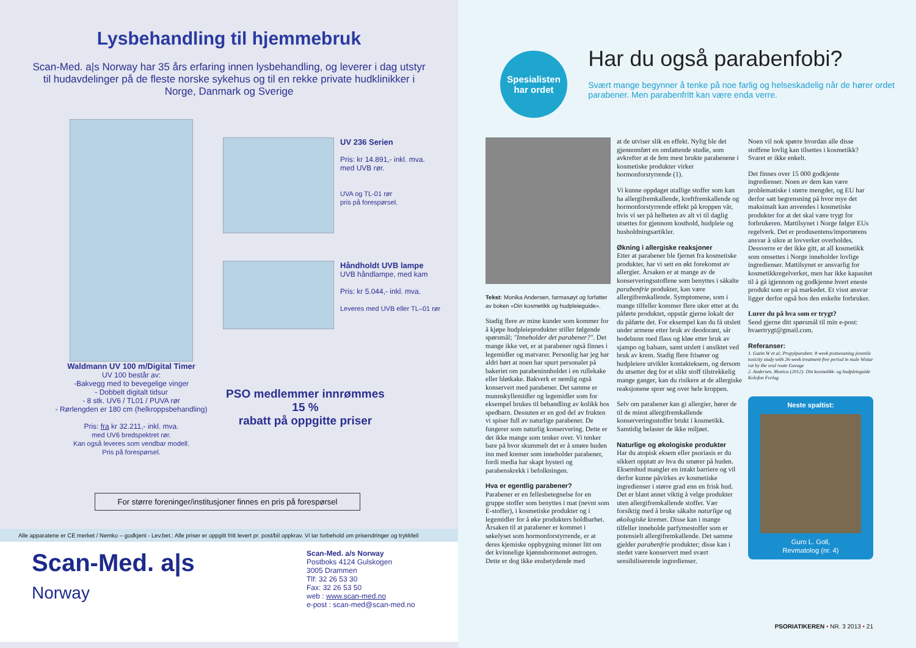Lysbehandling til hjemmebruk
Scan-Med. a|s Norway har 35 års erfaring innen lysbehandling, og leverer i dag utstyr til hudavdelinger på de fleste norske sykehus og til en rekke private hudklinikker i Norge, Danmark og Sverige
Waldmann UV 100 m/Digital Timer
UV 100 består av:
-Bakvegg med to bevegelige vinger
- Dobbelt digitalt tidsur
- 8 stk. UV6 / TL01 / PUVA rør
- Rørlengden er 180 cm (helkroppsbehandling)
Pris: fra kr 32.211,- inkl. mva.
med UV6 bredspektret rør.
Kan også leveres som vendbar modell.
Pris på forespørsel.
UV 236 Serien
Pris: kr 14.891,- inkl. mva.
med UVB rør.
UVA og TL-01 rør
pris på forespørsel.
Håndholdt UVB lampe
UVB håndlampe, med kam
Pris: kr 5.044,- inkl. mva.
Leveres med UVB eller TL–01 rør
PSO medlemmer innrømmes
15 %
rabatt på oppgitte priser
For større foreninger/institusjoner finnes en pris på forespørsel
Alle apparatene er CE merket / Nemko – godkjent - Lev.bet.: Alle priser er oppgitt fritt levert pr. post/bil oppkrav. Vi tar forbehold om prisendringer og trykkfeil
Scan-Med. a|s
Norway
Scan-Med. a/s Norway
Postboks 4124 Gulskogen
3005 Drammen
Tlf: 32 26 53 30
Fax: 32 26 53 50
web : www.scan-med.no
e-post : scan-med@scan-med.no
Spesialisten har ordet
Har du også parabenfobi?
Svært mange begynner å tenke på noe farlig og helseskadelig når de hører ordet parabener. Men parabenfritt kan være enda verre.
Tekst: Monika Andersen, farmasøyt og forfatter av boken «Din kosmetikk og hudpleieguide».
Stadig flere av mine kunder som kommer for å kjøpe hudpleieprodukter stiller følgende spørsmål; "Inneholder det parabener?". Det mange ikke vet, er at parabener også finnes i legemidler og matvarer. Personlig har jeg har aldri hørt at noen har spurt personalet på bakeriet om parabeninnholdet i en rullekake eller bløtkake. Bakverk er nemlig også konservert med parabener. Det samme er munnskyllemidler og legemidler som for eksempel brukes til behandling av kolikk hos spedbarn. Dessuten er en god del av frukten vi spiser full av naturlige parabener. De fungerer som naturlig konservering. Dette er det ikke mange som tenker over. Vi tenker bare på hvor skummelt det er å smøre huden inn med kremer som inneholder parabener, fordi media har skapt hysteri og parabenskrekk i befolkningen.
Hva er egentlig parabener?
Parabener er en fellesbetegnelse for en gruppe stoffer som benyttes i mat (nevnt som E-stoffer), i kosmetiske produkter og i legemidler for å øke produkters holdbarhet. Årsaken til at parabener er kommet i søkelyset som hormonforstyrrende, er at deres kjemiske oppbygning minner litt om det kvinnelige kjønnshormonet østrogen. Dette er dog ikke ensbetydende med
at de utviser slik en effekt. Nylig ble det gjennomført en omfattende studie, som avkrefter at de fem mest brukte parabenene i kosmetiske produkter virker hormonforstyrrende (1).
Vi kunne oppdaget utallige stoffer som kan ha allergifremkallende, kreftfremkallende og hormonforstyrrende effekt på kroppen vår, hvis vi ser på helheten av alt vi til daglig utsettes for gjennom kosthold, hudpleie og husholdningsartikler.
Økning i allergiske reaksjoner
Etter at parabener ble fjernet fra kosmetiske produkter, har vi sett en økt forekomst av allergier. Årsaken er at mange av de konserveringsstoffene som benyttes i såkalte parabenfrie produkter, kan være allergifremkallende. Symptomene, som i mange tilfeller kommer flere uker etter at du påførte produktet, oppstår gjerne lokalt der du påførte det. For eksempel kan du få utslett under armene etter bruk av deodorant, sår hodebunn med flass og kløe etter bruk av sjampo og balsam, samt utslett i ansiktet ved bruk av krem. Stadig flere frisører og hudpleiere utvikler kontakteksem, og dersom du utsetter deg for et slikt stoff tilstrekkelig mange ganger, kan du risikere at de allergiske reaksjonene sprer seg over hele kroppen.
Selv om parabener kan gi allergier, hører de til de minst allergifremkallende konserveringsstoffer brukt i kosmetikk. Samtidig belaster de ikke miljøet.
Naturlige og økologiske produkter
Har du atopisk eksem eller psoriasis er du sikkert opptatt av hva du smører på huden. Eksemhud mangler en intakt barriere og vil derfor kunne påvirkes av kosmetiske ingredienser i større grad enn en frisk hud. Det er blant annet viktig å velge produkter uten allergifremkallende stoffer. Vær forsiktig med å bruke såkalte naturlige og økologiske kremer. Disse kan i mange tilfeller inneholde parfymestoffer som er potensielt allergifremkallende. Det samme gjelder parabenfrie produkter; disse kan i stedet være konservert med svært sensibiliserende ingredienser.
Noen vil nok spørre hvordan alle disse stoffene lovlig kan tilsettes i kosmetikk? Svaret er ikke enkelt.
Det finnes over 15 000 godkjente ingredienser. Noen av dem kan være problematiske i større mengder, og EU har derfor satt begrensning på hvor mye det maksimalt kan anvendes i kosmetiske produkter for at det skal være trygt for forbrukeren. Mattilsynet i Norge følger EUs regelverk. Det er produsentens/importørens ansvar å sikre at lovverket overholdes. Dessverre er det ikke gitt, at all kosmetikk som omsettes i Norge inneholder lovlige ingredienser. Mattilsynet er ansvarlig for kosmetikkregelverket, men har ikke kapasitet til å gå igjennom og godkjenne hvert eneste produkt som er på markedet. Et visst ansvar ligger derfor også hos den enkelte forbruker.
Lurer du på hva som er trygt?
Send gjerne ditt spørsmål til min e-post: hvaertrygt@gmail.com.
Referanser:
1. Gazin W et al; Propylparaben: 8 week postweaning juvenile toxicity study with 26-week treatment free period in male Wistar rat by the oral route Gavage
2. Andersen, Monica (2012): Din kosmetikk- og hudpleieguide Kolofon Forlag
Neste spaltist:
Guro L. Goll,
Revmatolog (nr. 4)
PSORIATIKEREN • NR. 3 2013 • 21